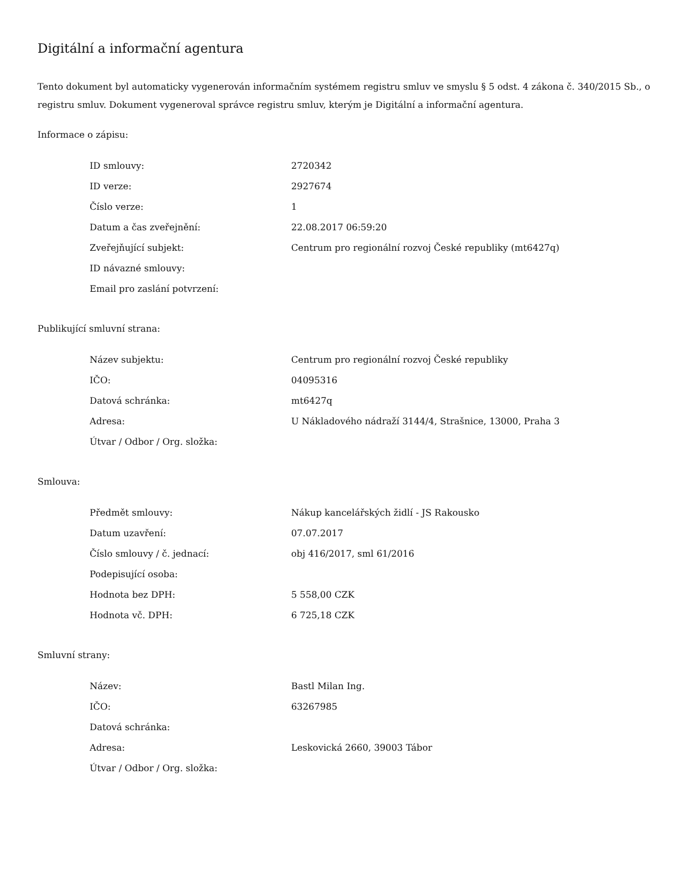Digitální a informační agentura
Tento dokument byl automaticky vygenerován informačním systémem registru smluv ve smyslu § 5 odst. 4 zákona č. 340/2015 Sb., o registru smluv. Dokument vygeneroval správce registru smluv, kterým je Digitální a informační agentura.
Informace o zápisu:
| ID smlouvy: | 2720342 |
| ID verze: | 2927674 |
| Číslo verze: | 1 |
| Datum a čas zveřejnění: | 22.08.2017 06:59:20 |
| Zveřejňující subjekt: | Centrum pro regionální rozvoj České republiky (mt6427q) |
| ID návazné smlouvy: | |
| Email pro zaslání potvrzení: | |
Publikující smluvní strana:
| Název subjektu: | Centrum pro regionální rozvoj České republiky |
| IČO: | 04095316 |
| Datová schránka: | mt6427q |
| Adresa: | U Nákladového nádraží 3144/4, Strašnice, 13000, Praha 3 |
| Útvar / Odbor / Org. složka: | |
Smlouva:
| Předmět smlouvy: | Nákup kancelářských židlí - JS Rakousko |
| Datum uzavření: | 07.07.2017 |
| Číslo smlouvy / č. jednací: | obj 416/2017, sml 61/2016 |
| Podepisující osoba: | |
| Hodnota bez DPH: | 5 558,00 CZK |
| Hodnota vč. DPH: | 6 725,18 CZK |
Smluvní strany:
| Název: | Bastl Milan Ing. |
| IČO: | 63267985 |
| Datová schránka: | |
| Adresa: | Leskovická 2660, 39003 Tábor |
| Útvar / Odbor / Org. složka: | |